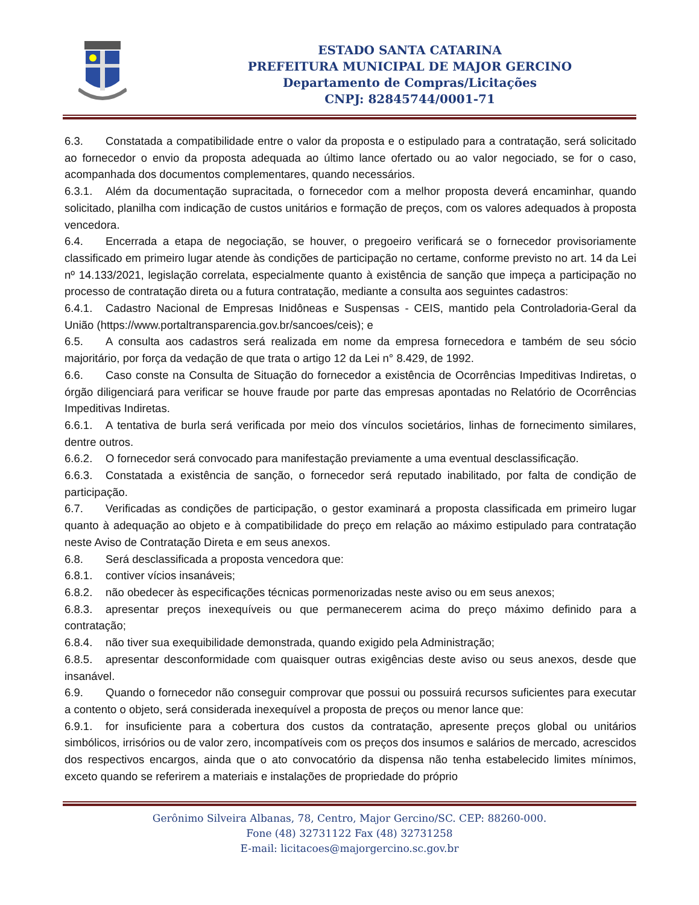ESTADO SANTA CATARINA
PREFEITURA MUNICIPAL DE MAJOR GERCINO
Departamento de Compras/Licitações
CNPJ: 82845744/0001-71
6.3. Constatada a compatibilidade entre o valor da proposta e o estipulado para a contratação, será solicitado ao fornecedor o envio da proposta adequada ao último lance ofertado ou ao valor negociado, se for o caso, acompanhada dos documentos complementares, quando necessários.
6.3.1. Além da documentação supracitada, o fornecedor com a melhor proposta deverá encaminhar, quando solicitado, planilha com indicação de custos unitários e formação de preços, com os valores adequados à proposta vencedora.
6.4. Encerrada a etapa de negociação, se houver, o pregoeiro verificará se o fornecedor provisoriamente classificado em primeiro lugar atende às condições de participação no certame, conforme previsto no art. 14 da Lei nº 14.133/2021, legislação correlata, especialmente quanto à existência de sanção que impeça a participação no processo de contratação direta ou a futura contratação, mediante a consulta aos seguintes cadastros:
6.4.1. Cadastro Nacional de Empresas Inidôneas e Suspensas - CEIS, mantido pela Controladoria-Geral da União (https://www.portaltransparencia.gov.br/sancoes/ceis); e
6.5. A consulta aos cadastros será realizada em nome da empresa fornecedora e também de seu sócio majoritário, por força da vedação de que trata o artigo 12 da Lei n° 8.429, de 1992.
6.6. Caso conste na Consulta de Situação do fornecedor a existência de Ocorrências Impeditivas Indiretas, o órgão diligenciará para verificar se houve fraude por parte das empresas apontadas no Relatório de Ocorrências Impeditivas Indiretas.
6.6.1. A tentativa de burla será verificada por meio dos vínculos societários, linhas de fornecimento similares, dentre outros.
6.6.2. O fornecedor será convocado para manifestação previamente a uma eventual desclassificação.
6.6.3. Constatada a existência de sanção, o fornecedor será reputado inabilitado, por falta de condição de participação.
6.7. Verificadas as condições de participação, o gestor examinará a proposta classificada em primeiro lugar quanto à adequação ao objeto e à compatibilidade do preço em relação ao máximo estipulado para contratação neste Aviso de Contratação Direta e em seus anexos.
6.8. Será desclassificada a proposta vencedora que:
6.8.1. contiver vícios insanáveis;
6.8.2. não obedecer às especificações técnicas pormenorizadas neste aviso ou em seus anexos;
6.8.3. apresentar preços inexequíveis ou que permanecerem acima do preço máximo definido para a contratação;
6.8.4. não tiver sua exequibilidade demonstrada, quando exigido pela Administração;
6.8.5. apresentar desconformidade com quaisquer outras exigências deste aviso ou seus anexos, desde que insanável.
6.9. Quando o fornecedor não conseguir comprovar que possui ou possuirá recursos suficientes para executar a contento o objeto, será considerada inexequível a proposta de preços ou menor lance que:
6.9.1. for insuficiente para a cobertura dos custos da contratação, apresente preços global ou unitários simbólicos, irrisórios ou de valor zero, incompatíveis com os preços dos insumos e salários de mercado, acrescidos dos respectivos encargos, ainda que o ato convocatório da dispensa não tenha estabelecido limites mínimos, exceto quando se referirem a materiais e instalações de propriedade do próprio
Gerônimo Silveira Albanas, 78, Centro, Major Gercino/SC. CEP: 88260-000.
Fone (48) 32731122 Fax (48) 32731258
E-mail: licitacoes@majorgercino.sc.gov.br